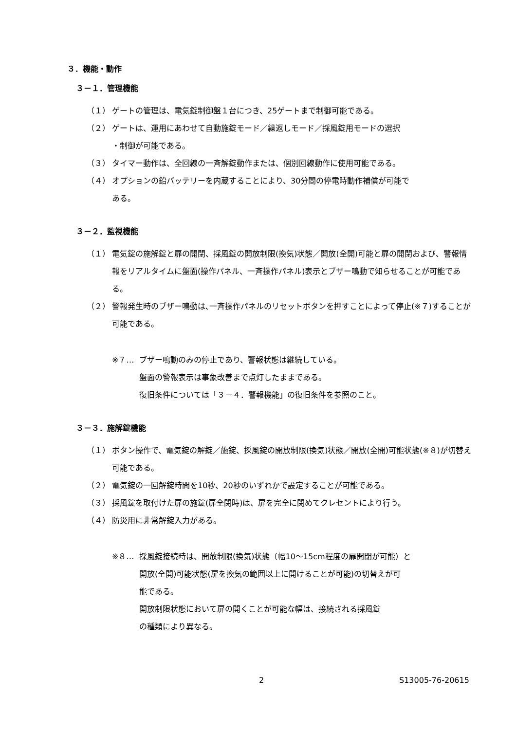３．機能・動作
３－１．管理機能
（１） ゲートの管理は、電気錠制御盤１台につき、25ゲートまで制御可能である。
（２） ゲートは、運用にあわせて自動施錠モード／繰返しモード／採風錠用モードの選択
・制御が可能である。
（３） タイマー動作は、全回線の一斉解錠動作または、個別回線動作に使用可能である。
（４） オプションの鉛バッテリーを内蔵することにより、30分間の停電時動作補償が可能で
ある。
３－２．監視機能
（１） 電気錠の施解錠と扉の開閉、採風錠の開放制限(換気)状態／開放(全開)可能と扉の開閉および、警報情報をリアルタイムに盤面(操作パネル、一斉操作パネル)表示とブザー鳴動で知らせることが可能である。
（２） 警報発生時のブザー鳴動は､一斉操作パネルのリセットボタンを押すことによって停止(※７)することが可能である。
※７… ブザー鳴動のみの停止であり、警報状態は継続している。
盤面の警報表示は事象改善まで点灯したままである。
復旧条件については「３－４．警報機能」の復旧条件を参照のこと。
３－３．施解錠機能
（１） ボタン操作で、電気錠の解錠／施錠、採風錠の開放制限(換気)状態／開放(全開)可能状態(※８)が切替え可能である。
（２） 電気錠の一回解錠時間を10秒、20秒のいずれかで設定することが可能である。
（３） 採風錠を取付けた扉の施錠(扉全閉時)は、扉を完全に閉めてクレセントにより行う。
（４） 防災用に非常解錠入力がある。
※８… 採風錠接続時は、開放制限(換気)状態（幅10～15cm程度の扉開閉が可能）と
開放(全開)可能状態(扉を換気の範囲以上に開けることが可能)の切替えが可
能である。
開放制限状態において扉の開くことが可能な幅は、接続される採風錠
の種類により異なる。
2 S13005-76-20615